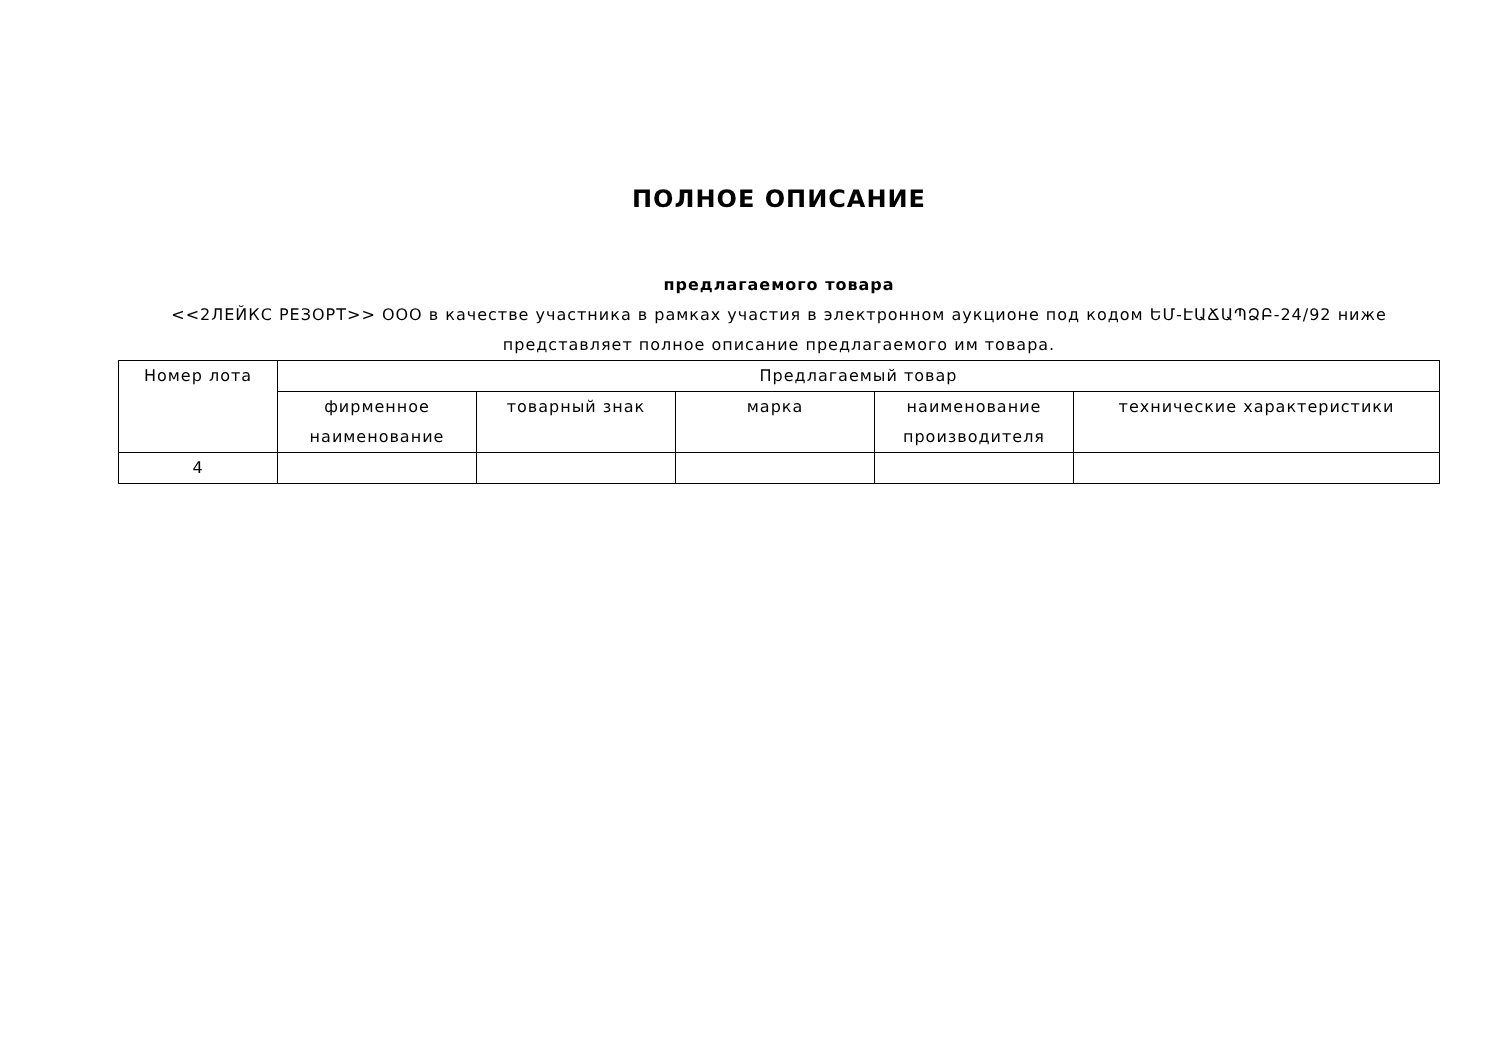ПОЛНОЕ ОПИСАНИЕ
предлагаемого товара
<<2ЛЕЙКС РЕЗОРТ>> ООО в качестве участника в рамках участия в электронном аукционе под кодом ԵՄ-ԷԱՃԱՊՁԲ-24/92 ниже представляет полное описание предлагаемого им товара.
| Номер лота | Предлагаемый товар | | | | |
| --- | --- | --- | --- | --- | --- |
| | фирменное наименование | товарный знак | марка | наименование производителя | технические характеристики |
| 4 | | | | | |